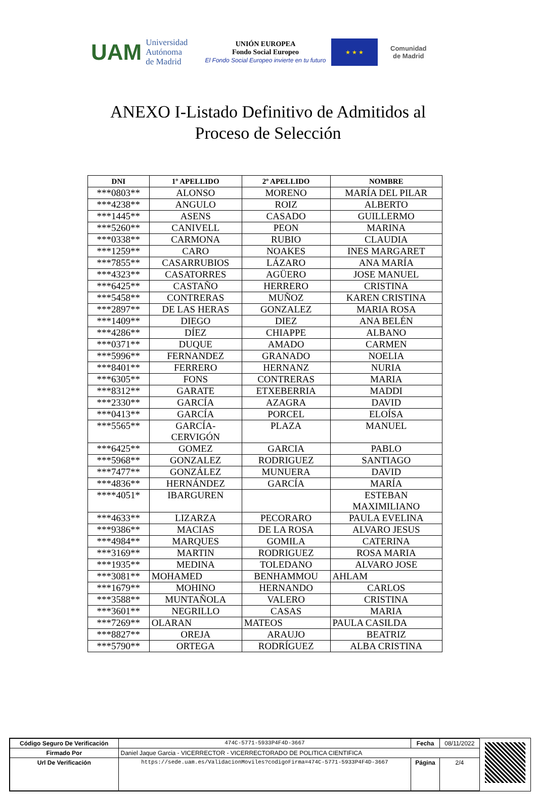UAM Universidad Autónoma
de Madrid
UNIÓN EUROPEA
Fondo Social Europeo
El Fondo Social Europeo invierte en tu futuro
★ ★ ★
Comunidad
de Madrid
ANEXO I-Listado Definitivo de Admitidos al
Proceso de Selección
| DNI | 1º APELLIDO | 2º APELLIDO | NOMBRE |
| --- | --- | --- | --- |
| ***0803** | ALONSO | MORENO | MARÍA DEL PILAR |
| ***4238** | ANGULO | ROIZ | ALBERTO |
| ***1445** | ASENS | CASADO | GUILLERMO |
| ***5260** | CANIVELL | PEON | MARINA |
| ***0338** | CARMONA | RUBIO | CLAUDIA |
| ***1259** | CARO | NOAKES | INES MARGARET |
| ***7855** | CASARRUBIOS | LÁZARO | ANA MARÍA |
| ***4323** | CASATORRES | AGÜERO | JOSE MANUEL |
| ***6425** | CASTAÑO | HERRERO | CRISTINA |
| ***5458** | CONTRERAS | MUÑOZ | KAREN CRISTINA |
| ***2897** | DE LAS HERAS | GONZALEZ | MARIA ROSA |
| ***1409** | DIEGO | DIEZ | ANA BELÉN |
| ***4286** | DÍEZ | CHIAPPE | ALBANO |
| ***0371** | DUQUE | AMADO | CARMEN |
| ***5996** | FERNANDEZ | GRANADO | NOELIA |
| ***8401** | FERRERO | HERNANZ | NURIA |
| ***6305** | FONS | CONTRERAS | MARIA |
| ***8312** | GARATE | ETXEBERRIA | MADDI |
| ***2330** | GARCÍA | AZAGRA | DAVID |
| ***0413** | GARCÍA | PORCEL | ELOÍSA |
| ***5565** | GARCÍA- CERVIGÓN | PLAZA | MANUEL |
| ***6425** | GOMEZ | GARCIA | PABLO |
| ***5968** | GONZALEZ | RODRIGUEZ | SANTIAGO |
| ***7477** | GONZÁLEZ | MUNUERA | DAVID |
| ***4836** | HERNÁNDEZ | GARCÍA | MARÍA |
| ****4051* | IBARGUREN | | ESTEBAN MAXIMILIANO |
| ***4633** | LIZARZA | PECORARO | PAULA EVELINA |
| ***9386** | MACIAS | DE LA ROSA | ALVARO JESUS |
| ***4984** | MARQUES | GOMILA | CATERINA |
| ***3169** | MARTIN | RODRIGUEZ | ROSA MARIA |
| ***1935** | MEDINA | TOLEDANO | ALVARO JOSE |
| ***3081** | MOHAMED | BENHAMMOU | AHLAM |
| ***1679** | MOHINO | HERNANDO | CARLOS |
| ***3588** | MUNTAÑOLA | VALERO | CRISTINA |
| ***3601** | NEGRILLO | CASAS | MARIA |
| ***7269** | OLARAN | MATEOS | PAULA CASILDA |
| ***8827** | OREJA | ARAUJO | BEATRIZ |
| ***5790** | ORTEGA | RODRÍGUEZ | ALBA CRISTINA |
| Código Seguro De Verificación | 474C-5771-5933P4F4D-3667 | Fecha | 08/11/2022 |
| Firmado Por | Daniel Jaque Garcia - VICERRECTOR - VICERRECTORADO DE POLITICA CIENTIFICA | | |
| Url De Verificación | https://sede.uam.es/ValidacionMoviles?codigoFirma=474C-5771-5933P4F4D-3667 | Página | 2/4 |